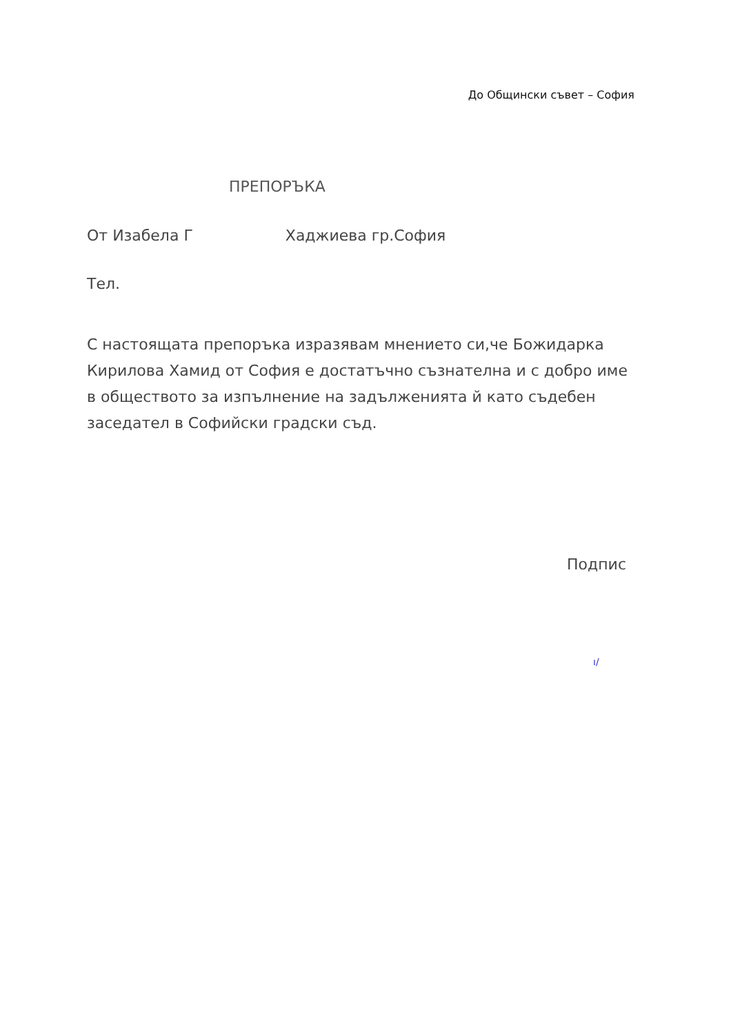До Общински съвет – София
ПРЕПОРЪКА
От Изабела Г Хаджиева гр.София
Тел.
С настоящата препоръка изразявам мнението си,че Божидарка Кирилова Хамид от София е достатъчно съзнателна и с добро име в обществото за изпълнение на задълженията й като съдебен заседател в Софийски градски съд.
Подпис
ı/